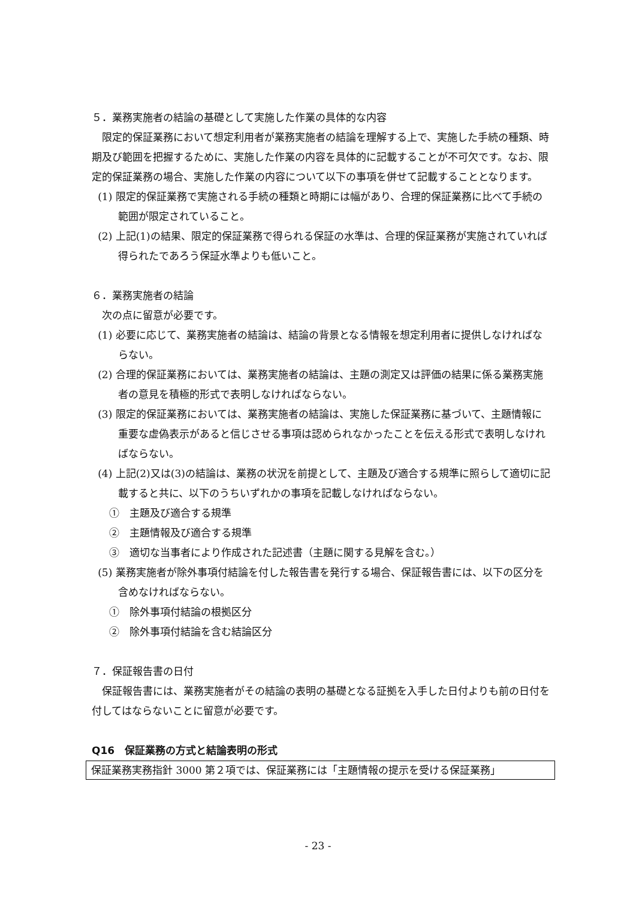５．業務実施者の結論の基礎として実施した作業の具体的な内容
限定的保証業務において想定利用者が業務実施者の結論を理解する上で、実施した手続の種類、時期及び範囲を把握するために、実施した作業の内容を具体的に記載することが不可欠です。なお、限定的保証業務の場合、実施した作業の内容について以下の事項を併せて記載することとなります。
(1) 限定的保証業務で実施される手続の種類と時期には幅があり、合理的保証業務に比べて手続の範囲が限定されていること。
(2) 上記(1)の結果、限定的保証業務で得られる保証の水準は、合理的保証業務が実施されていれば得られたであろう保証水準よりも低いこと。
６．業務実施者の結論
次の点に留意が必要です。
(1) 必要に応じて、業務実施者の結論は、結論の背景となる情報を想定利用者に提供しなければならない。
(2) 合理的保証業務においては、業務実施者の結論は、主題の測定又は評価の結果に係る業務実施者の意見を積極的形式で表明しなければならない。
(3) 限定的保証業務においては、業務実施者の結論は、実施した保証業務に基づいて、主題情報に重要な虚偽表示があると信じさせる事項は認められなかったことを伝える形式で表明しなければならない。
(4) 上記(2)又は(3)の結論は、業務の状況を前提として、主題及び適合する規準に照らして適切に記載すると共に、以下のうちいずれかの事項を記載しなければならない。
①　主題及び適合する規準
②　主題情報及び適合する規準
③　適切な当事者により作成された記述書（主題に関する見解を含む。）
(5) 業務実施者が除外事項付結論を付した報告書を発行する場合、保証報告書には、以下の区分を含めなければならない。
①　除外事項付結論の根拠区分
②　除外事項付結論を含む結論区分
７．保証報告書の日付
保証報告書には、業務実施者がその結論の表明の基礎となる証拠を入手した日付よりも前の日付を付してはならないことに留意が必要です。
Q16　保証業務の方式と結論表明の形式
保証業務実務指針 3000 第２項では、保証業務には「主題情報の提示を受ける保証業務」
- 23 -